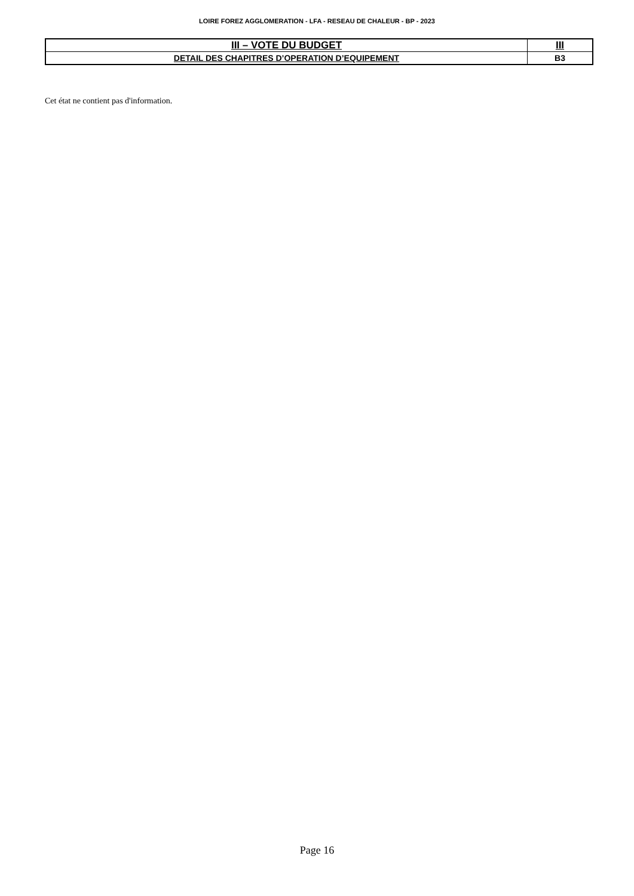LOIRE FOREZ AGGLOMERATION - LFA - RESEAU DE CHALEUR - BP - 2023
| III – VOTE DU BUDGET | III |
| DETAIL DES CHAPITRES D’OPERATION D’EQUIPEMENT | B3 |
Cet état ne contient pas d'information.
Page 16